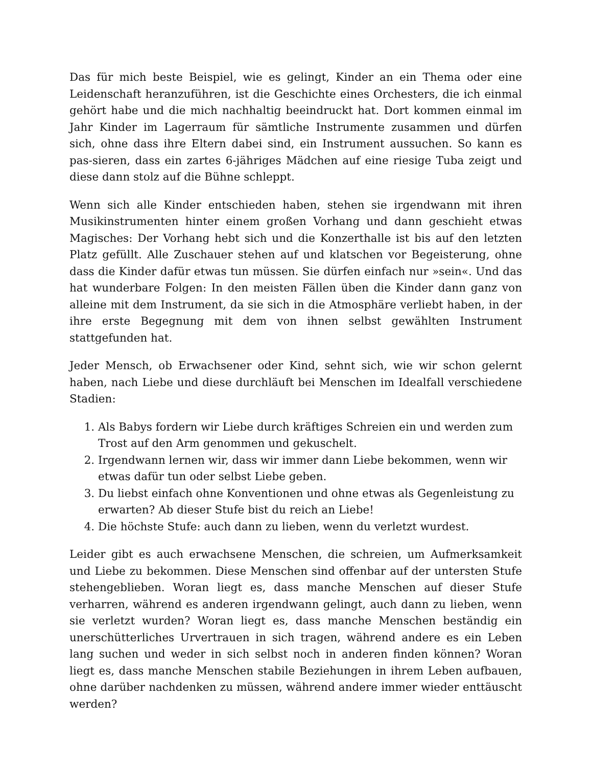Das für mich beste Beispiel, wie es gelingt, Kinder an ein Thema oder eine Leidenschaft heranzuführen, ist die Geschichte eines Orchesters, die ich einmal gehört habe und die mich nachhaltig beeindruckt hat. Dort kommen einmal im Jahr Kinder im Lagerraum für sämtliche Instrumente zusammen und dürfen sich, ohne dass ihre Eltern dabei sind, ein Instrument aussuchen. So kann es pas-sieren, dass ein zartes 6-jähriges Mädchen auf eine riesige Tuba zeigt und diese dann stolz auf die Bühne schleppt.
Wenn sich alle Kinder entschieden haben, stehen sie irgendwann mit ihren Musikinstrumenten hinter einem großen Vorhang und dann geschieht etwas Magisches: Der Vorhang hebt sich und die Konzerthalle ist bis auf den letzten Platz gefüllt. Alle Zuschauer stehen auf und klatschen vor Begeisterung, ohne dass die Kinder dafür etwas tun müssen. Sie dürfen einfach nur »sein«. Und das hat wunderbare Folgen: In den meisten Fällen üben die Kinder dann ganz von alleine mit dem Instrument, da sie sich in die Atmosphäre verliebt haben, in der ihre erste Begegnung mit dem von ihnen selbst gewählten Instrument stattgefunden hat.
Jeder Mensch, ob Erwachsener oder Kind, sehnt sich, wie wir schon gelernt haben, nach Liebe und diese durchläuft bei Menschen im Idealfall verschiedene Stadien:
1. Als Babys fordern wir Liebe durch kräftiges Schreien ein und werden zum Trost auf den Arm genommen und gekuschelt.
2. Irgendwann lernen wir, dass wir immer dann Liebe bekommen, wenn wir etwas dafür tun oder selbst Liebe geben.
3. Du liebst einfach ohne Konventionen und ohne etwas als Gegenleistung zu erwarten? Ab dieser Stufe bist du reich an Liebe!
4. Die höchste Stufe: auch dann zu lieben, wenn du verletzt wurdest.
Leider gibt es auch erwachsene Menschen, die schreien, um Aufmerksamkeit und Liebe zu bekommen. Diese Menschen sind offenbar auf der untersten Stufe stehengeblieben. Woran liegt es, dass manche Menschen auf dieser Stufe verharren, während es anderen irgendwann gelingt, auch dann zu lieben, wenn sie verletzt wurden? Woran liegt es, dass manche Menschen beständig ein unerschütterliches Urvertrauen in sich tragen, während andere es ein Leben lang suchen und weder in sich selbst noch in anderen finden können? Woran liegt es, dass manche Menschen stabile Beziehungen in ihrem Leben aufbauen, ohne darüber nachdenken zu müssen, während andere immer wieder enttäuscht werden?